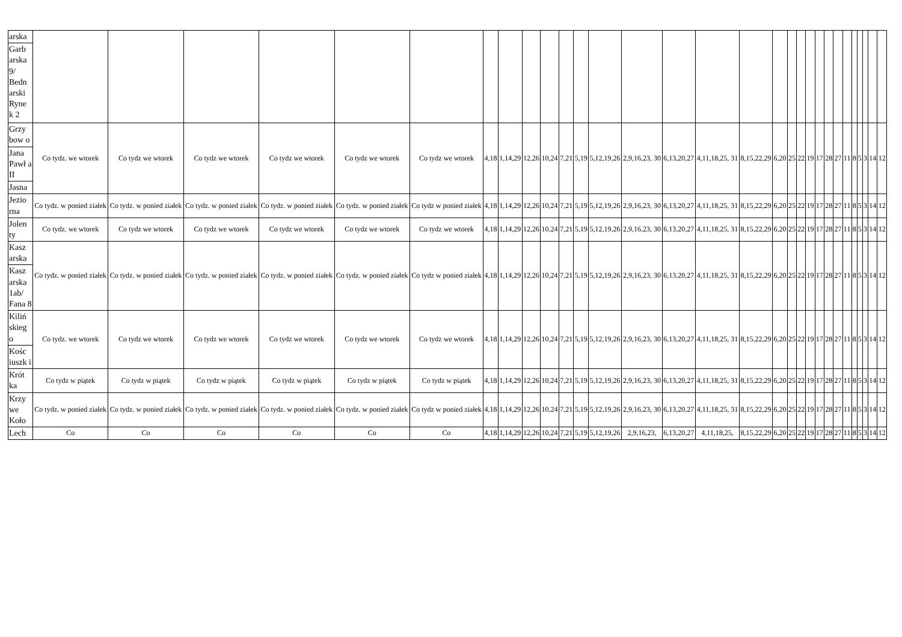| arska | | | | | | | | | | | | | | | | | | | | | | | | | | | | | | |
| Garb arska 9/ Bedn arski Ryne k 2 | | | | | | | | | | | | | | | | | | | | | | | | | | | | | | |
| Grzy bow o | Co tydz. we wtorek | Co tydz we wtorek | Co tydz we wtorek | Co tydz we wtorek | Co tydz we wtorek | Co tydz we wtorek | 4,18 | 1,14,29 | 12,26 | 10,24 | 7,21 | 5,19 | 5,12,19,26 | 2,9,16,23, 30 | 6,13,20,27 | 4,11,18,25, 31 | 8,15,22,29 | 6,20 | 25 | 22 | 19 | 17 | 28 | 27 | 11 | 8 | 5 | 3 | 14 | 12 |
| Jana Pawł a II | | | | | | | | | | | | | | | | | | | | | | | | | | | | | | |
| Jasna | | | | | | | | | | | | | | | | | | | | | | | | | | | | | | |
| Jezio rna | Co tydz. w ponied ziałek | Co tydz. w ponied ziałek | Co tydz. w ponied ziałek | Co tydz. w ponied ziałek | Co tydz. w ponied ziałek | Co tydz w ponied ziałek | 4,18 | 1,14,29 | 12,26 | 10,24 | 7,21 | 5,19 | 5,12,19,26 | 2,9,16,23, 30 | 6,13,20,27 | 4,11,18,25, 31 | 8,15,22,29 | 6,20 | 25 | 22 | 19 | 17 | 28 | 27 | 11 | 8 | 5 | 3 | 14 | 12 |
| Jolen ty | Co tydz. we wtorek | Co tydz we wtorek | Co tydz we wtorek | Co tydz we wtorek | Co tydz we wtorek | Co tydz we wtorek | 4,18 | 1,14,29 | 12,26 | 10,24 | 7,21 | 5,19 | 5,12,19,26 | 2,9,16,23, 30 | 6,13,20,27 | 4,11,18,25, 31 | 8,15,22,29 | 6,20 | 25 | 22 | 19 | 17 | 28 | 27 | 11 | 8 | 5 | 3 | 14 | 12 |
| Kasz arska | Co tydz. w ponied ziałek | Co tydz. w ponied ziałek | Co tydz. w ponied ziałek | Co tydz. w ponied ziałek | Co tydz. w ponied ziałek | Co tydz w ponied ziałek | 4,18 | 1,14,29 | 12,26 | 10,24 | 7,21 | 5,19 | 5,12,19,26 | 2,9,16,23, 30 | 6,13,20,27 | 4,11,18,25, 31 | 8,15,22,29 | 6,20 | 25 | 22 | 19 | 17 | 28 | 27 | 11 | 8 | 5 | 3 | 14 | 12 |
| Kasz arska 1ab/ Fana 8 | | | | | | | | | | | | | | | | | | | | | | | | | | | | | | |
| Kiliń skieg o | Co tydz. we wtorek | Co tydz we wtorek | Co tydz we wtorek | Co tydz we wtorek | Co tydz we wtorek | Co tydz we wtorek | 4,18 | 1,14,29 | 12,26 | 10,24 | 7,21 | 5,19 | 5,12,19,26 | 2,9,16,23, 30 | 6,13,20,27 | 4,11,18,25, 31 | 8,15,22,29 | 6,20 | 25 | 22 | 19 | 17 | 28 | 27 | 11 | 8 | 5 | 3 | 14 | 12 |
| Kośc iuszk i | | | | | | | | | | | | | | | | | | | | | | | | | | | | | | |
| Krót ka | Co tydz w piątek | Co tydz w piątek | Co tydz w piątek | Co tydz w piątek | Co tydz w piątek | Co tydz w piątek | 4,18 | 1,14,29 | 12,26 | 10,24 | 7,21 | 5,19 | 5,12,19,26 | 2,9,16,23, 30 | 6,13,20,27 | 4,11,18,25, 31 | 8,15,22,29 | 6,20 | 25 | 22 | 19 | 17 | 28 | 27 | 11 | 8 | 5 | 3 | 14 | 12 |
| Krzy we Koło | Co tydz. w ponied ziałek | Co tydz. w ponied ziałek | Co tydz. w ponied ziałek | Co tydz. w ponied ziałek | Co tydz. w ponied ziałek | Co tydz w ponied ziałek | 4,18 | 1,14,29 | 12,26 | 10,24 | 7,21 | 5,19 | 5,12,19,26 | 2,9,16,23, 30 | 6,13,20,27 | 4,11,18,25, 31 | 8,15,22,29 | 6,20 | 25 | 22 | 19 | 17 | 28 | 27 | 11 | 8 | 5 | 3 | 14 | 12 |
| Lech | Co | Co | Co | Co | Co | Co | 4,18 | 1,14,29 | 12,26 | 10,24 | 7,21 | 5,19 | 5,12,19,26 | 2,9,16,23, | 6,13,20,27 | 4,11,18,25, | 8,15,22,29 | 6,20 | 25 | 22 | 19 | 17 | 28 | 27 | 11 | 8 | 5 | 3 | 14 | 12 |